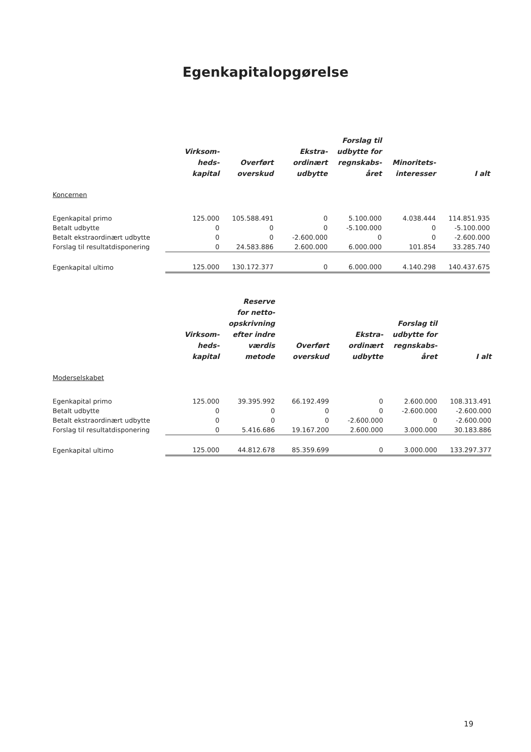Egenkapitalopgørelse
| | Virksom- heds- kapital | Overført overskud | Ekstra- ordinært udbytte | Forslag til udbytte for regnskabs- året | Minoritets- interesser | I alt |
| --- | --- | --- | --- | --- | --- | --- |
| Koncernen | | | | | | |
| Egenkapital primo | 125.000 | 105.588.491 | 0 | 5.100.000 | 4.038.444 | 114.851.935 |
| Betalt udbytte | 0 | 0 | 0 | -5.100.000 | 0 | -5.100.000 |
| Betalt ekstraordinært udbytte | 0 | 0 | -2.600.000 | 0 | 0 | -2.600.000 |
| Forslag til resultatdisponering | 0 | 24.583.886 | 2.600.000 | 6.000.000 | 101.854 | 33.285.740 |
| Egenkapital ultimo | 125.000 | 130.172.377 | 0 | 6.000.000 | 4.140.298 | 140.437.675 |
| | Virksom- heds- kapital | Reserve for netto- opskrivning efter indre værdis metode | Overført overskud | Ekstra- ordinært udbytte | Forslag til udbytte for regnskabs- året | I alt |
| --- | --- | --- | --- | --- | --- | --- |
| Moderselskabet | | | | | | |
| Egenkapital primo | 125.000 | 39.395.992 | 66.192.499 | 0 | 2.600.000 | 108.313.491 |
| Betalt udbytte | 0 | 0 | 0 | 0 | -2.600.000 | -2.600.000 |
| Betalt ekstraordinært udbytte | 0 | 0 | 0 | -2.600.000 | 0 | -2.600.000 |
| Forslag til resultatdisponering | 0 | 5.416.686 | 19.167.200 | 2.600.000 | 3.000.000 | 30.183.886 |
| Egenkapital ultimo | 125.000 | 44.812.678 | 85.359.699 | 0 | 3.000.000 | 133.297.377 |
19